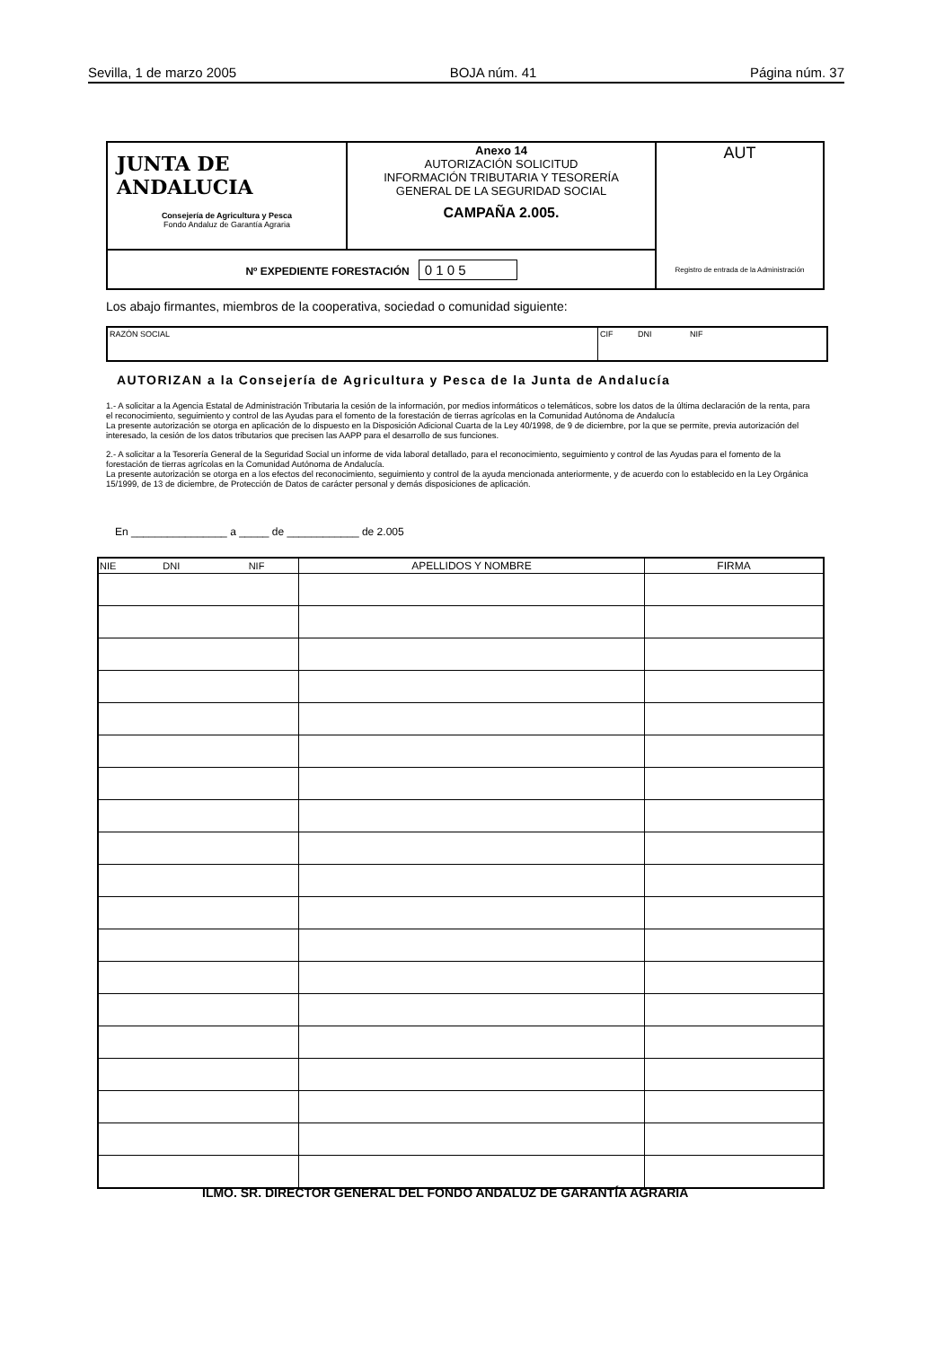Sevilla, 1 de marzo 2005 BOJA núm. 41 Página núm. 37
| JUNTA DE ANDALUCIA Consejería de Agricultura y Pesca Fondo Andaluz de Garantía Agraria | Anexo 14 AUTORIZACIÓN SOLICITUD INFORMACIÓN TRIBUTARIA Y TESORERÍA GENERAL DE LA SEGURIDAD SOCIAL CAMPAÑA 2.005. | AUT Registro de entrada de la Administración |
| Nº EXPEDIENTE FORESTACIÓN 0 1 0 5 | | |
Los abajo firmantes, miembros de la cooperativa, sociedad o comunidad siguiente:
RAZÓN SOCIAL CIF DNI NIF
AUTORIZAN a la Consejería de Agricultura y Pesca de la Junta de Andalucía
1.- A solicitar a la Agencia Estatal de Administración Tributaria la cesión de la información, por medios informáticos o telemáticos, sobre los datos de la última declaración de la renta, para el reconocimiento, seguimiento y control de las Ayudas para el fomento de la forestación de tierras agrícolas en la Comunidad Autónoma de Andalucía
La presente autorización se otorga en aplicación de lo dispuesto en la Disposición Adicional Cuarta de la Ley 40/1998, de 9 de diciembre, por la que se permite, previa autorización del interesado, la cesión de los datos tributarios que precisen las AAPP para el desarrollo de sus funciones.
2.- A solicitar a la Tesorería General de la Seguridad Social un informe de vida laboral detallado, para el reconocimiento, seguimiento y control de las Ayudas para el fomento de la forestación de tierras agrícolas en la Comunidad Autónoma de Andalucía.
La presente autorización se otorga en a los efectos del reconocimiento, seguimiento y control de la ayuda mencionada anteriormente, y de acuerdo con lo establecido en la Ley Orgánica 15/1999, de 13 de diciembre, de Protección de Datos de carácter personal y demás disposiciones de aplicación.
En ________________ a _____ de ____________ de 2.005
| NIE DNI NIF | APELLIDOS Y NOMBRE | FIRMA |
| --- | --- | --- |
ILMO. SR. DIRECTOR GENERAL DEL FONDO ANDALUZ DE GARANTÍA AGRARIA